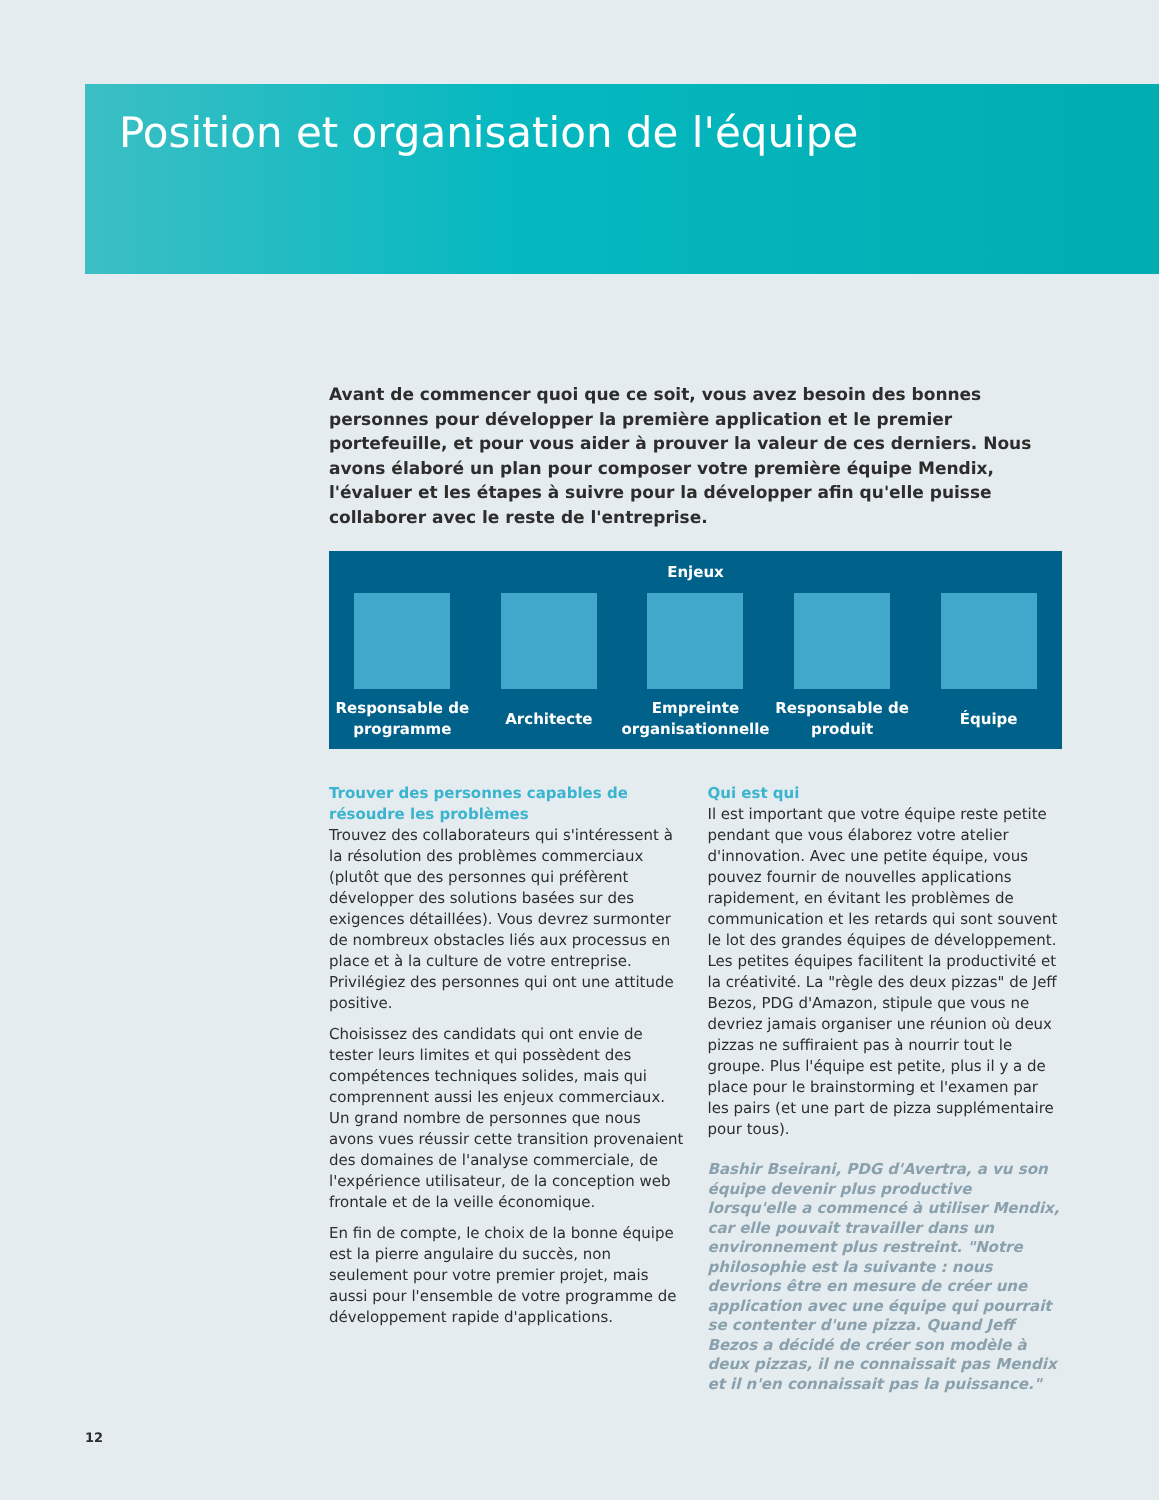Position et organisation de l'équipe
Avant de commencer quoi que ce soit, vous avez besoin des bonnes personnes pour développer la première application et le premier portefeuille, et pour vous aider à prouver la valeur de ces derniers. Nous avons élaboré un plan pour composer votre première équipe Mendix, l'évaluer et les étapes à suivre pour la développer afin qu'elle puisse collaborer avec le reste de l'entreprise.
Enjeux
Responsable de programme
Architecte Empreinte organisationnelle
Responsable de produit
Équipe
Trouver des personnes capables de résoudre les problèmes
Trouvez des collaborateurs qui s'intéressent à la résolution des problèmes commerciaux (plutôt que des personnes qui préfèrent développer des solutions basées sur des exigences détaillées). Vous devrez surmonter de nombreux obstacles liés aux processus en place et à la culture de votre entreprise. Privilégiez des personnes qui ont une attitude positive.
Choisissez des candidats qui ont envie de tester leurs limites et qui possèdent des compétences techniques solides, mais qui comprennent aussi les enjeux commerciaux. Un grand nombre de personnes que nous avons vues réussir cette transition provenaient des domaines de l'analyse commerciale, de l'expérience utilisateur, de la conception web frontale et de la veille économique.
En fin de compte, le choix de la bonne équipe est la pierre angulaire du succès, non seulement pour votre premier projet, mais aussi pour l'ensemble de votre programme de développement rapide d'applications.
Qui est qui
Il est important que votre équipe reste petite pendant que vous élaborez votre atelier d'innovation. Avec une petite équipe, vous pouvez fournir de nouvelles applications rapidement, en évitant les problèmes de communication et les retards qui sont souvent le lot des grandes équipes de développement. Les petites équipes facilitent la productivité et la créativité. La "règle des deux pizzas" de Jeff Bezos, PDG d'Amazon, stipule que vous ne devriez jamais organiser une réunion où deux pizzas ne suffiraient pas à nourrir tout le groupe. Plus l'équipe est petite, plus il y a de place pour le brainstorming et l'examen par les pairs (et une part de pizza supplémentaire pour tous).
Bashir Bseirani, PDG d'Avertra, a vu son équipe devenir plus productive lorsqu'elle a commencé à utiliser Mendix, car elle pouvait travailler dans un environnement plus restreint. "Notre philosophie est la suivante : nous devrions être en mesure de créer une application avec une équipe qui pourrait se contenter d'une pizza. Quand Jeff Bezos a décidé de créer son modèle à deux pizzas, il ne connaissait pas Mendix et il n'en connaissait pas la puissance."
12